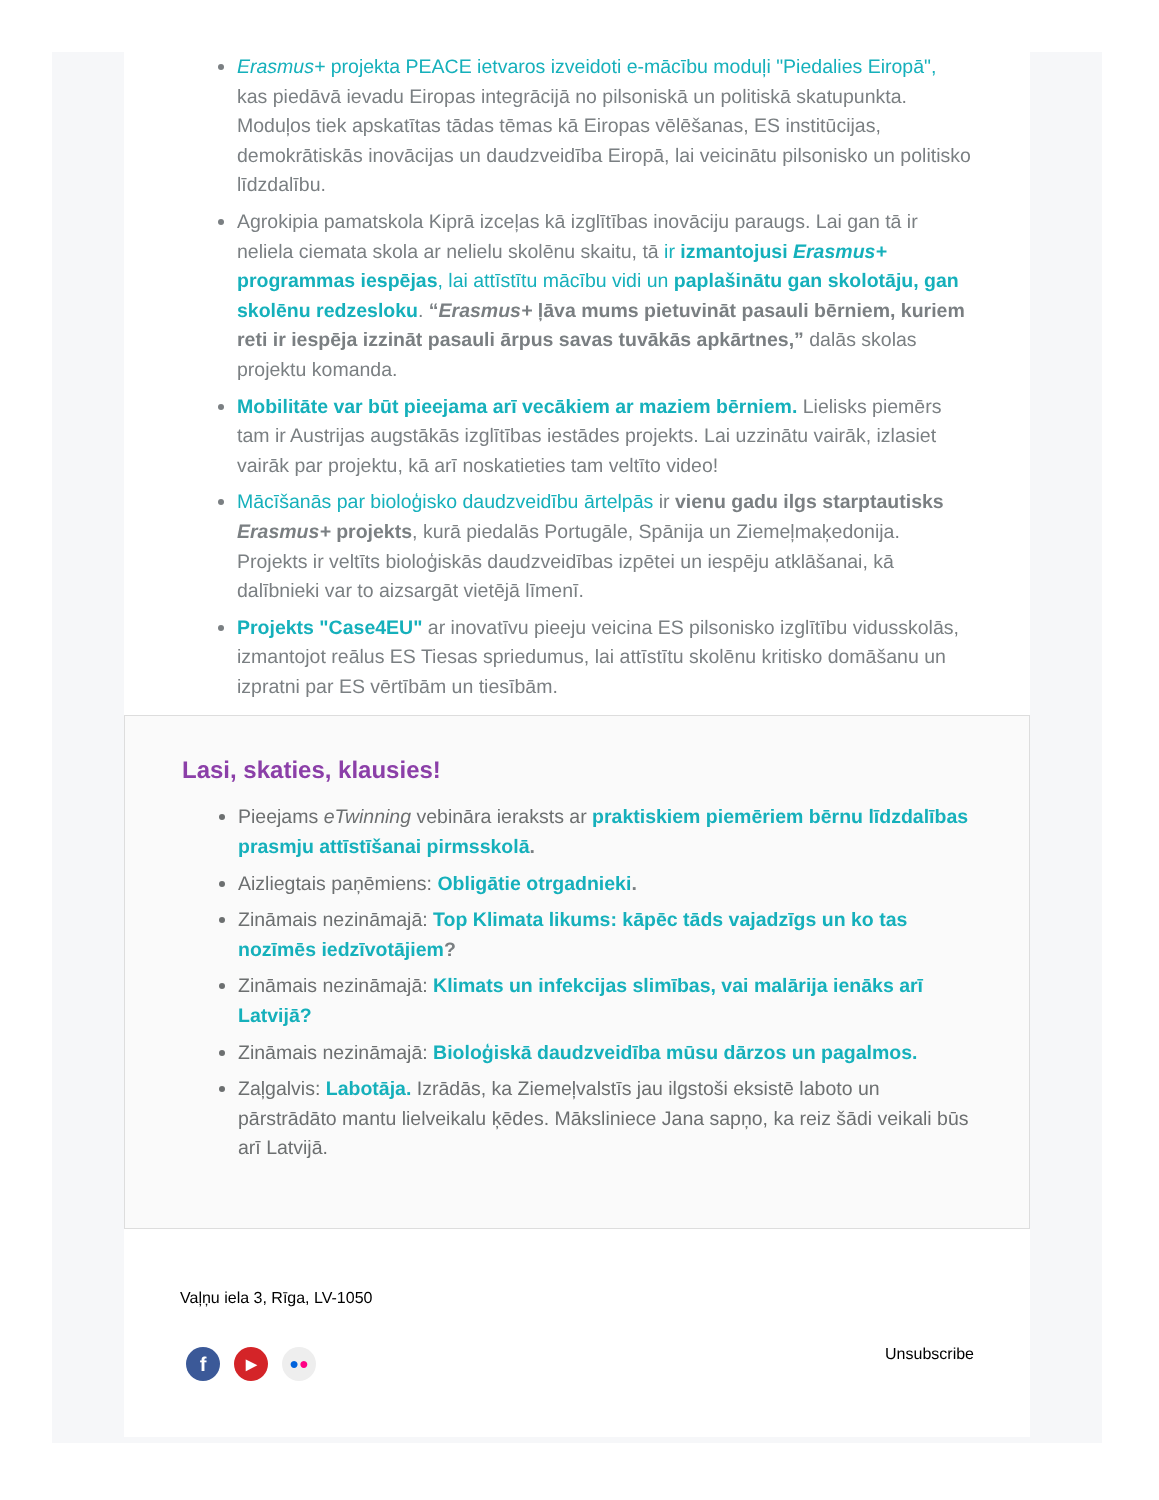Erasmus+ projekta PEACE ietvaros izveidoti e-mācību moduļi "Piedalies Eiropā", kas piedāvā ievadu Eiropas integrācijā no pilsoniskā un politiskā skatupunkta. Moduļos tiek apskatītas tādas tēmas kā Eiropas vēlēšanas, ES institūcijas, demokrātiskās inovācijas un daudzveidība Eiropā, lai veicinātu pilsonisko un politisko līdzdalību.
Agrokipia pamatskola Kiprā izceļas kā izglītības inovāciju paraugs. Lai gan tā ir neliela ciemata skola ar nelielu skolēnu skaitu, tā ir izmantojusi Erasmus+ programmas iespējas, lai attīstītu mācību vidi un paplašinātu gan skolotāju, gan skolēnu redzesloku. “Erasmus+ ļāva mums pietuvināt pasauli bērniem, kuriem reti ir iespēja izzināt pasauli ārpus savas tuvākās apkārtnes,” dalās skolas projektu komanda.
Mobilitāte var būt pieejama arī vecākiem ar maziem bērniem. Lielisks piemērs tam ir Austrijas augstākās izglītības iestādes projekts. Lai uzzinātu vairāk, izlasiet vairāk par projektu, kā arī noskatieties tam veltīto video!
Mācīšanās par bioloģisko daudzveidību ārtelpās ir vienu gadu ilgs starptautisks Erasmus+ projekts, kurā piedalās Portugāle, Spānija un Ziemeļmaķedonija. Projekts ir veltīts bioloģiskās daudzveidības izpētei un iespēju atklāšanai, kā dalībnieki var to aizsargāt vietējā līmenī.
Projekts "Case4EU" ar inovatīvu pieeju veicina ES pilsonisko izglītību vidusskolās, izmantojot reālus ES Tiesas spriedumus, lai attīstītu skolēnu kritisko domāšanu un izpratni par ES vērtībām un tiesībām.
Lasi, skaties, klausies!
Pieejams eTwinning vebināra ieraksts ar praktiskiem piemēriem bērnu līdzdalības prasmju attīstīšanai pirmsskolā.
Aizliegtais paņēmiens: Obligātie otrgadnieki.
Zināmais nezināmajā: Top Klimata likums: kāpēc tāds vajadzīgs un ko tas nozīmēs iedzīvotājiem?
Zināmais nezināmajā: Klimats un infekcijas slimības, vai malārija ienāks arī Latvijā?
Zināmais nezināmajā: Bioloģiskā daudzveidība mūsu dārzos un pagalmos.
Zaļgalvis: Labotāja. Izrādās, ka Ziemeļvalstīs jau ilgstoši eksistē laboto un pārstrādāto mantu lielveikalu ķēdes. Māksliniece Jana sapņo, ka reiz šādi veikali būs arī Latvijā.
Vaļņu iela 3, Rīga, LV-1050
Unsubscribe
f
▶ ● ●